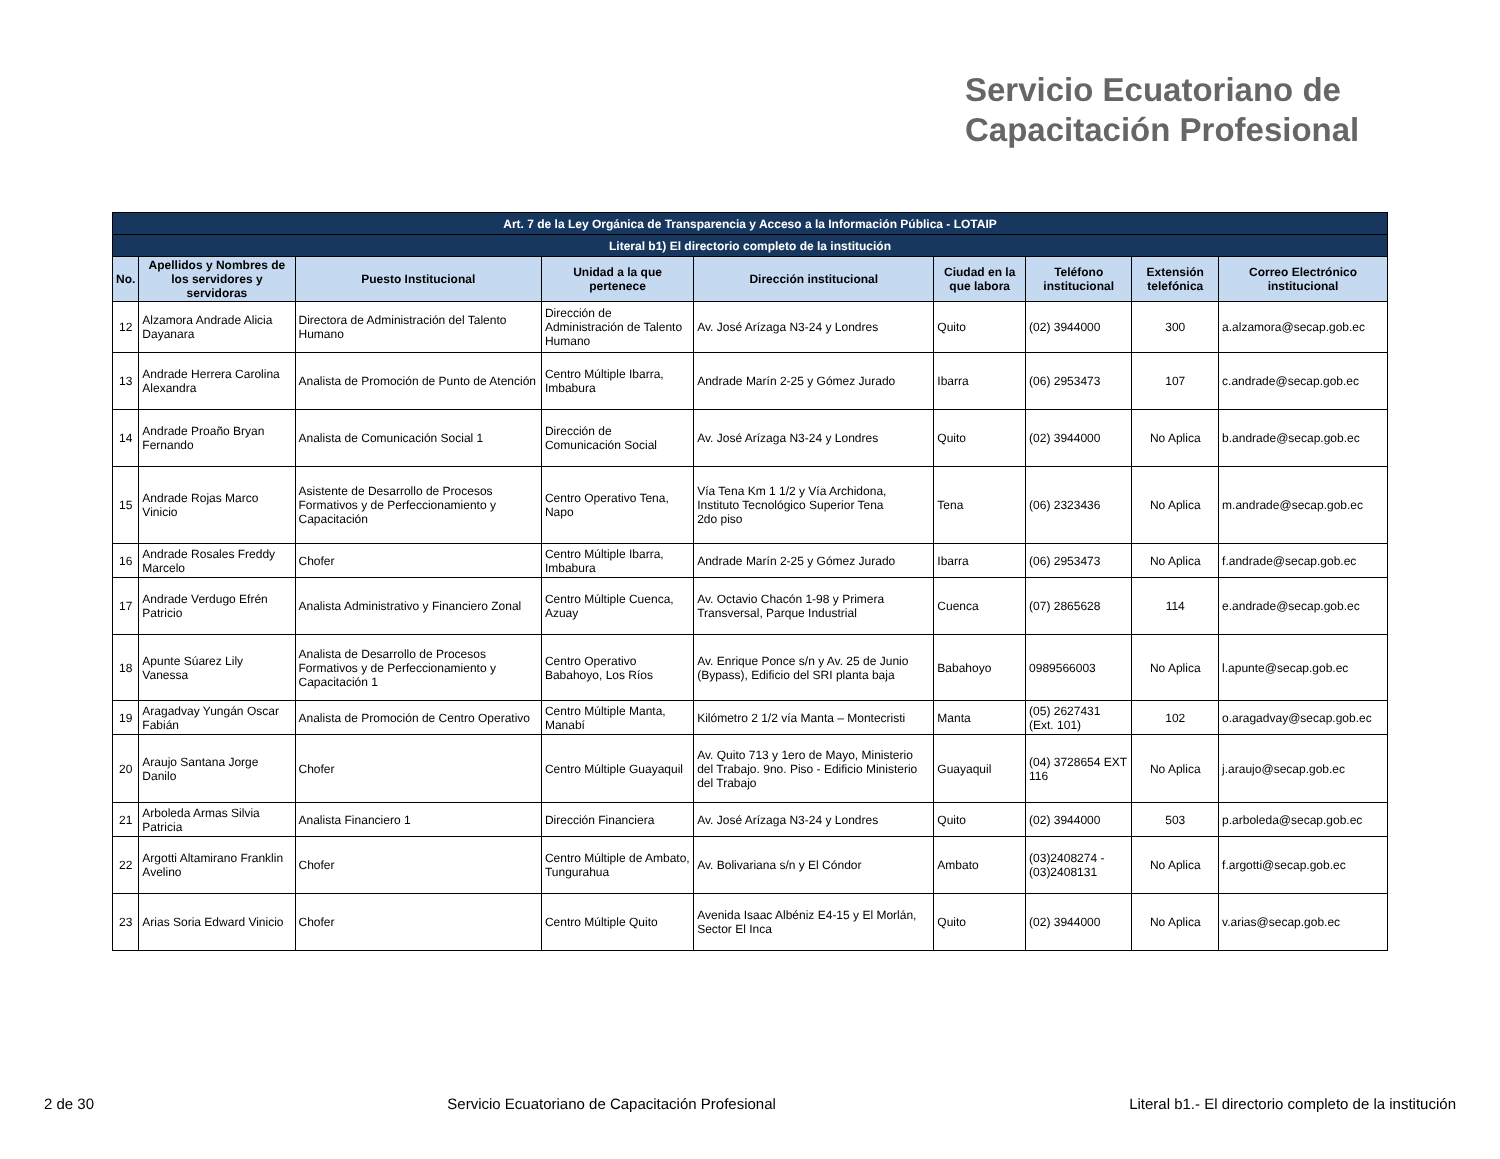Servicio Ecuatoriano de
Capacitación Profesional
| Art. 7 de la Ley Orgánica de Transparencia y Acceso a la Información Pública - LOTAIP | | | | | | | | |
| --- | --- | --- | --- | --- | --- | --- | --- | --- |
| Literal b1) El directorio completo de la institución | | | | | | | | |
| No. | Apellidos y Nombres de los servidores y servidoras | Puesto Institucional | Unidad a la que pertenece | Dirección institucional | Ciudad en la que labora | Teléfono institucional | Extensión telefónica | Correo Electrónico institucional |
| 12 | Alzamora Andrade Alicia Dayanara | Directora de Administración del Talento Humano | Dirección de Administración de Talento Humano | Av. José Arízaga N3-24 y Londres | Quito | (02) 3944000 | 300 | a.alzamora@secap.gob.ec |
| 13 | Andrade Herrera Carolina Alexandra | Analista de Promoción de Punto de Atención | Centro Múltiple Ibarra, Imbabura | Andrade Marín 2-25 y Gómez Jurado | Ibarra | (06) 2953473 | 107 | c.andrade@secap.gob.ec |
| 14 | Andrade Proaño Bryan Fernando | Analista de Comunicación Social 1 | Dirección de Comunicación Social | Av. José Arízaga N3-24 y Londres | Quito | (02) 3944000 | No Aplica | b.andrade@secap.gob.ec |
| 15 | Andrade Rojas Marco Vinicio | Asistente de Desarrollo de Procesos Formativos y de Perfeccionamiento y Capacitación | Centro Operativo Tena, Napo | Vía Tena Km 1 1/2 y Vía Archidona, Instituto Tecnológico Superior Tena 2do piso | Tena | (06) 2323436 | No Aplica | m.andrade@secap.gob.ec |
| 16 | Andrade Rosales Freddy Marcelo | Chofer | Centro Múltiple Ibarra, Imbabura | Andrade Marín 2-25 y Gómez Jurado | Ibarra | (06) 2953473 | No Aplica | f.andrade@secap.gob.ec |
| 17 | Andrade Verdugo Efrén Patricio | Analista Administrativo y Financiero Zonal | Centro Múltiple Cuenca, Azuay | Av. Octavio Chacón 1-98 y Primera Transversal, Parque Industrial | Cuenca | (07) 2865628 | 114 | e.andrade@secap.gob.ec |
| 18 | Apunte Súarez Lily Vanessa | Analista de Desarrollo de Procesos Formativos y de Perfeccionamiento y Capacitación 1 | Centro Operativo Babahoyo, Los Ríos | Av. Enrique Ponce s/n y Av. 25 de Junio (Bypass), Edificio del SRI planta baja | Babahoyo | 0989566003 | No Aplica | l.apunte@secap.gob.ec |
| 19 | Aragadvay Yungán Oscar Fabián | Analista de Promoción de Centro Operativo | Centro Múltiple Manta, Manabí | Kilómetro 2 1/2 vía Manta – Montecristi | Manta | (05) 2627431 (Ext. 101) | 102 | o.aragadvay@secap.gob.ec |
| 20 | Araujo Santana Jorge Danilo | Chofer | Centro Múltiple Guayaquil | Av. Quito 713 y 1ero de Mayo, Ministerio del Trabajo. 9no. Piso - Edificio Ministerio del Trabajo | Guayaquil | (04) 3728654 EXT 116 | No Aplica | j.araujo@secap.gob.ec |
| 21 | Arboleda Armas Silvia Patricia | Analista Financiero 1 | Dirección Financiera | Av. José Arízaga N3-24 y Londres | Quito | (02) 3944000 | 503 | p.arboleda@secap.gob.ec |
| 22 | Argotti Altamirano Franklin Avelino | Chofer | Centro Múltiple de Ambato, Tungurahua | Av. Bolivariana s/n y El Cóndor | Ambato | (03)2408274 - (03)2408131 | No Aplica | f.argotti@secap.gob.ec |
| 23 | Arias Soria Edward Vinicio | Chofer | Centro Múltiple Quito | Avenida Isaac Albéniz E4-15 y El Morlán, Sector El Inca | Quito | (02) 3944000 | No Aplica | v.arias@secap.gob.ec |
2 de 30 Servicio Ecuatoriano de Capacitación Profesional Literal b1.- El directorio completo de la institución